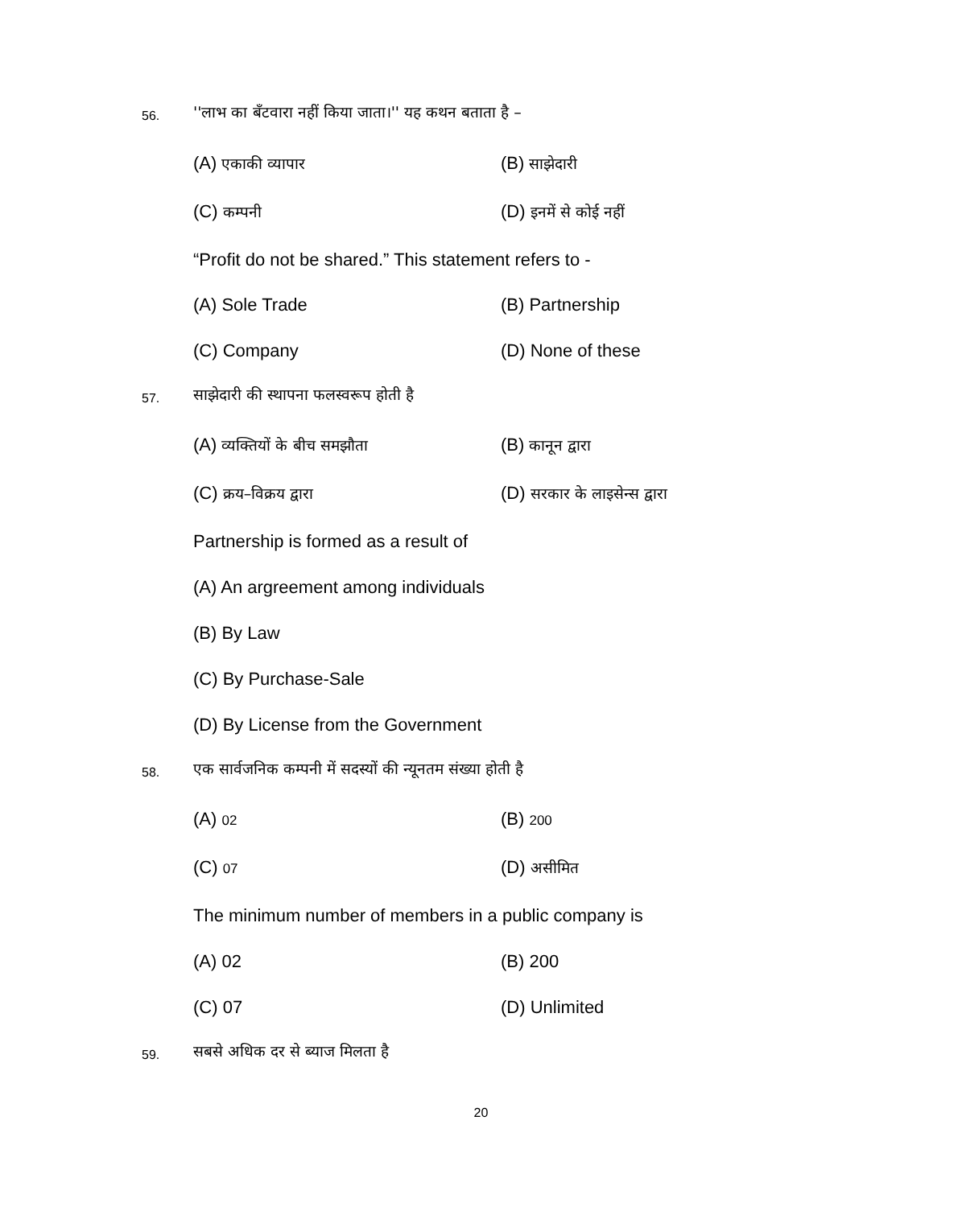56.
''लाभ का बँटवारा नहीं किया जाता।'' यह कथन बताता है –
(A) एकाकी व्यापार (B) साझेदारी
(C) कम्पनी (D) इनमें से कोई नहीं
“Profit do not be shared.” This statement refers to -
(A) Sole Trade (B) Partnership
(C) Company (D) None of these
57.
साझेदारी की स्थापना फलस्वरूप होती है
(A) व्यक्तियों के बीच समझौता (B) कानून द्वारा
(C) क्रय–विक्रय द्वारा (D) सरकार के लाइसेन्स द्वारा
Partnership is formed as a result of
(A) An argreement among individuals
(B) By Law
(C) By Purchase-Sale
(D) By License from the Government
58.
एक सार्वजनिक कम्पनी में सदस्यों की न्यूनतम संख्या होती है
(A) 02 (B) 200
(C) 07 (D) असीमित
The minimum number of members in a public company is
(A) 02 (B) 200
(C) 07 (D) Unlimited
59. सबसे अधिक दर से ब्याज मिलता है
20